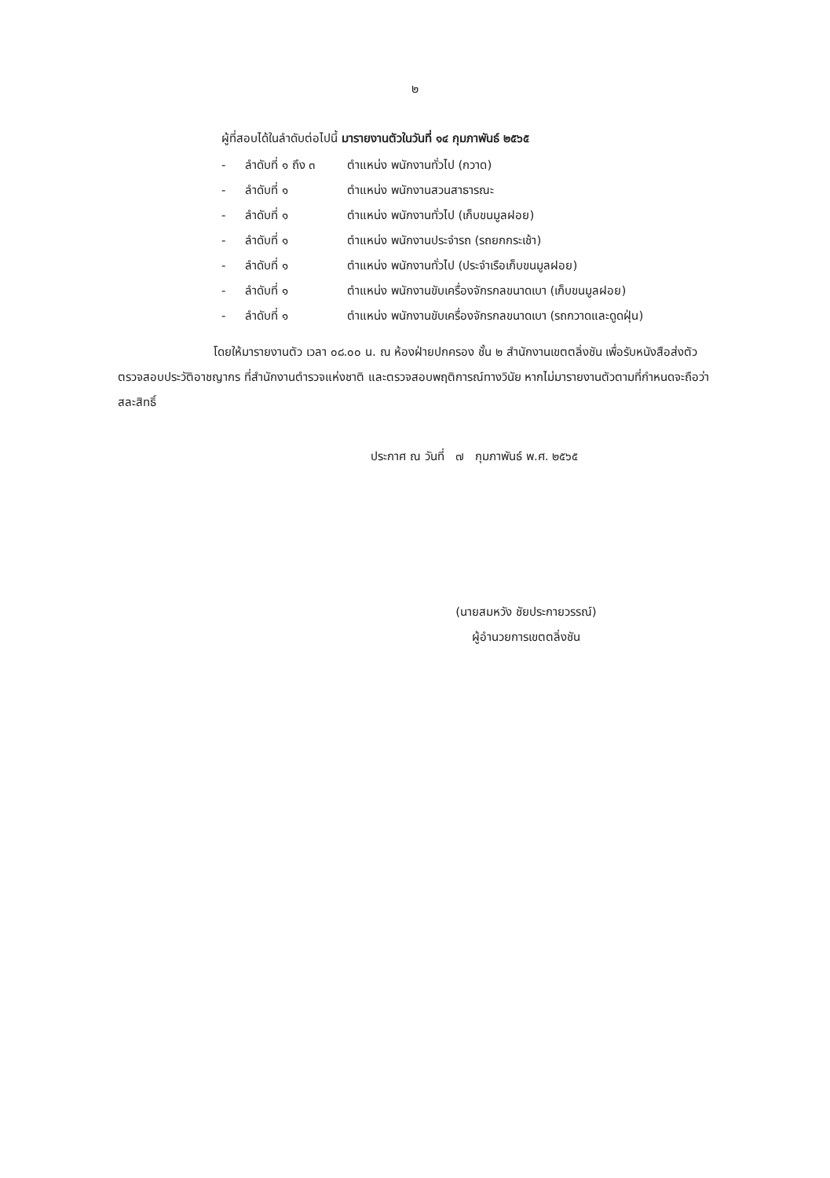๒
ผู้ที่สอบได้ในลำดับต่อไปนี้ มารายงานตัวในวันที่ ๑๔ กุมภาพันธ์ ๒๕๖๕
- ลำดับที่ ๑ ถึง ๓ ตำแหน่ง พนักงานทั่วไป (กวาด)
- ลำดับที่ ๑ ตำแหน่ง พนักงานสวนสาธารณะ
- ลำดับที่ ๑ ตำแหน่ง พนักงานทั่วไป (เก็บขนมูลฝอย)
- ลำดับที่ ๑ ตำแหน่ง พนักงานประจำรถ (รถยกกระเช้า)
- ลำดับที่ ๑ ตำแหน่ง พนักงานทั่วไป (ประจำเรือเก็บขนมูลฝอย)
- ลำดับที่ ๑ ตำแหน่ง พนักงานขับเครื่องจักรกลขนาดเบา (เก็บขนมูลฝอย)
- ลำดับที่ ๑ ตำแหน่ง พนักงานขับเครื่องจักรกลขนาดเบา (รถกวาดและดูดฝุ่น)
โดยให้มารายงานตัว เวลา ๐๘.๐๐ น. ณ ห้องฝ่ายปกครอง ชั้น ๒ สำนักงานเขตตลิ่งชัน เพื่อรับหนังสือส่งตัวตรวจสอบประวัติอาชญากร ที่สำนักงานตำรวจแห่งชาติ และตรวจสอบพฤติการณ์ทางวินัย หากไม่มารายงานตัวตามที่กำหนดจะถือว่าสละสิทธิ์
ประกาศ ณ วันที่ ๗ กุมภาพันธ์ พ.ศ. ๒๕๖๕
(นายสมหวัง ชัยประกายวรรณ์)
ผู้อำนวยการเขตตลิ่งชัน